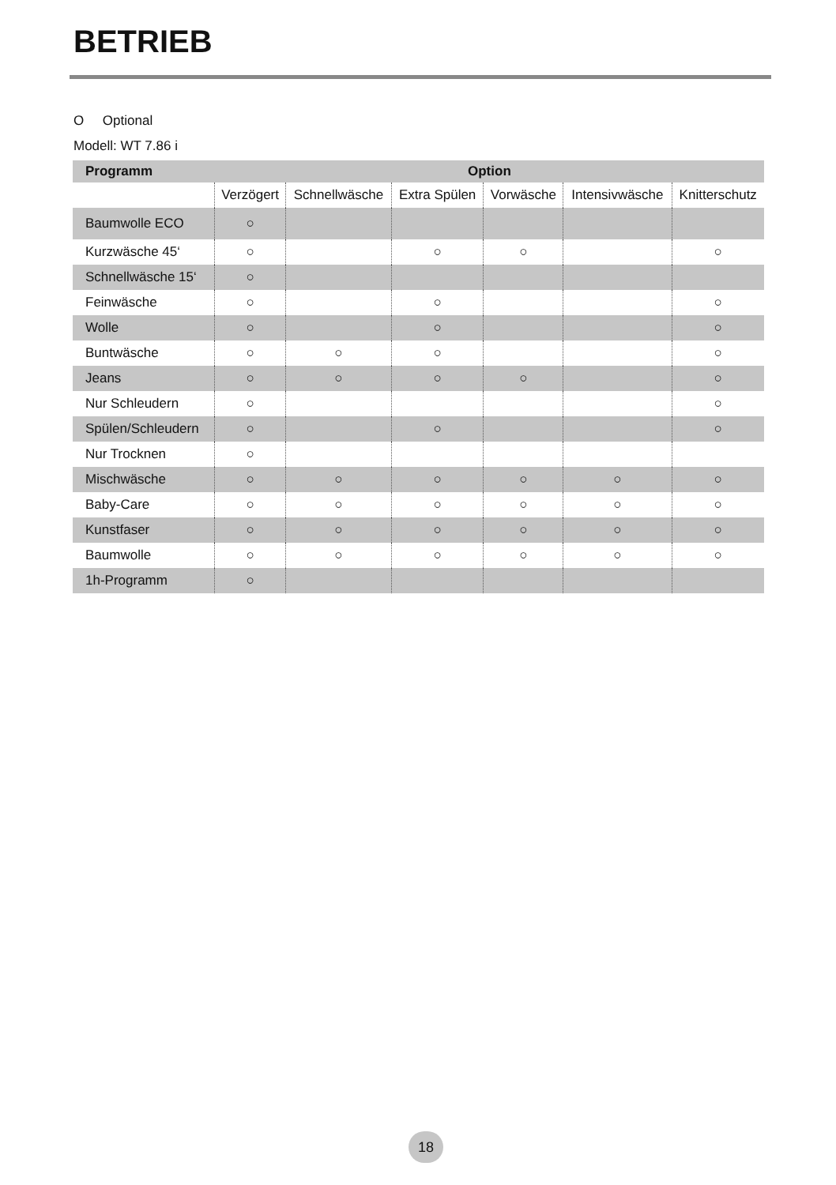BETRIEB
O Optional
Modell: WT 7.86 i
| Programm | Option | | | | | |
| --- | --- | --- | --- | --- | --- | --- |
| | Verzögert | Schnellwäsche | Extra Spülen | Vorwäsche | Intensivwäsche | Knitterschutz |
| Baumwolle ECO | ○ | | | | | |
| Kurzwäsche 45‘ | ○ | | ○ | ○ | | ○ |
| Schnellwäsche 15‘ | ○ | | | | | |
| Feinwäsche | ○ | | ○ | | | ○ |
| Wolle | ○ | | ○ | | | ○ |
| Buntwäsche | ○ | ○ | ○ | | | ○ |
| Jeans | ○ | ○ | ○ | ○ | | ○ |
| Nur Schleudern | ○ | | | | | ○ |
| Spülen/Schleudern | ○ | | ○ | | | ○ |
| Nur Trocknen | ○ | | | | | |
| Mischwäsche | ○ | ○ | ○ | ○ | ○ | ○ |
| Baby-Care | ○ | ○ | ○ | ○ | ○ | ○ |
| Kunstfaser | ○ | ○ | ○ | ○ | ○ | ○ |
| Baumwolle | ○ | ○ | ○ | ○ | ○ | ○ |
| 1h-Programm | ○ | | | | | |
18